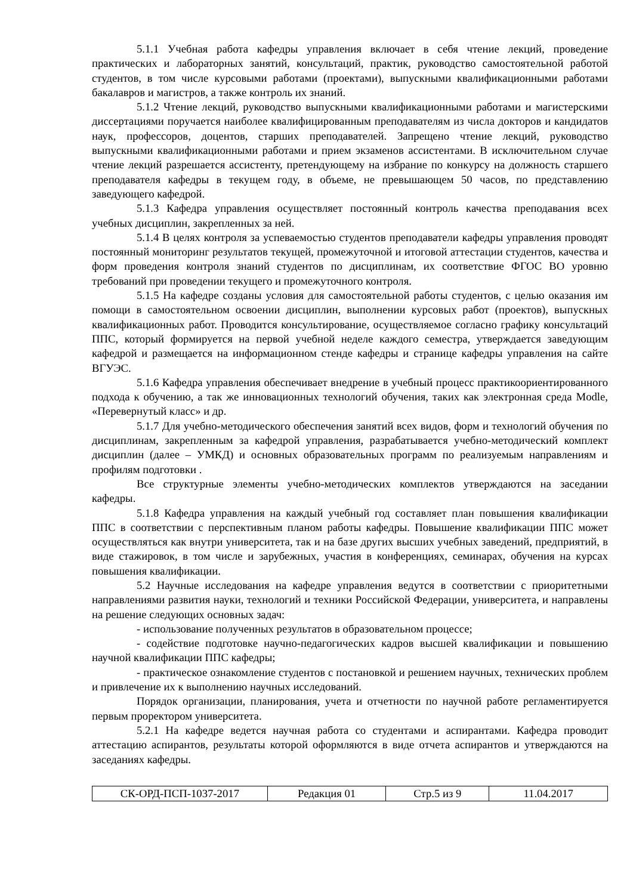5.1.1 Учебная работа кафедры управления включает в себя чтение лекций, проведение практических и лабораторных занятий, консультаций, практик, руководство самостоятельной работой студентов, в том числе курсовыми работами (проектами), выпускными квалификационными работами бакалавров и магистров, а также контроль их знаний.
5.1.2 Чтение лекций, руководство выпускными квалификационными работами и магистерскими диссертациями поручается наиболее квалифицированным преподавателям из числа докторов и кандидатов наук, профессоров, доцентов, старших преподавателей. Запрещено чтение лекций, руководство выпускными квалификационными работами и прием экзаменов ассистентами. В исключительном случае чтение лекций разрешается ассистенту, претендующему на избрание по конкурсу на должность старшего преподавателя кафедры в текущем году, в объеме, не превышающем 50 часов, по представлению заведующего кафедрой.
5.1.3 Кафедра управления осуществляет постоянный контроль качества преподавания всех учебных дисциплин, закрепленных за ней.
5.1.4 В целях контроля за успеваемостью студентов преподаватели кафедры управления проводят постоянный мониторинг результатов текущей, промежуточной и итоговой аттестации студентов, качества и форм проведения контроля знаний студентов по дисциплинам, их соответствие ФГОС ВО уровню требований при проведении текущего и промежуточного контроля.
5.1.5 На кафедре созданы условия для самостоятельной работы студентов, с целью оказания им помощи в самостоятельном освоении дисциплин, выполнении курсовых работ (проектов), выпускных квалификационных работ. Проводится консультирование, осуществляемое согласно графику консультаций ППС, который формируется на первой учебной неделе каждого семестра, утверждается заведующим кафедрой и размещается на информационном стенде кафедры и странице кафедры управления на сайте ВГУЭС.
5.1.6 Кафедра управления обеспечивает внедрение в учебный процесс практикоориентированного подхода к обучению, а так же инновационных технологий обучения, таких как электронная среда Modle, «Перевернутый класс» и др.
5.1.7 Для учебно-методического обеспечения занятий всех видов, форм и технологий обучения по дисциплинам, закрепленным за кафедрой управления, разрабатывается учебно-методический комплект дисциплин (далее – УМКД) и основных образовательных программ по реализуемым направлениям и профилям подготовки .
Все структурные элементы учебно-методических комплектов утверждаются на заседании кафедры.
5.1.8 Кафедра управления на каждый учебный год составляет план повышения квалификации ППС в соответствии с перспективным планом работы кафедры. Повышение квалификации ППС может осуществляться как внутри университета, так и на базе других высших учебных заведений, предприятий, в виде стажировок, в том числе и зарубежных, участия в конференциях, семинарах, обучения на курсах повышения квалификации.
5.2 Научные исследования на кафедре управления ведутся в соответствии с приоритетными направлениями развития науки, технологий и техники Российской Федерации, университета, и направлены на решение следующих основных задач:
- использование полученных результатов в образовательном процессе;
- содействие подготовке научно-педагогических кадров высшей квалификации и повышению научной квалификации ППС кафедры;
- практическое ознакомление студентов с постановкой и решением научных, технических проблем и привлечение их к выполнению научных исследований.
Порядок организации, планирования, учета и отчетности по научной работе регламентируется первым проректором университета.
5.2.1 На кафедре ведется научная работа со студентами и аспирантами. Кафедра проводит аттестацию аспирантов, результаты которой оформляются в виде отчета аспирантов и утверждаются на заседаниях кафедры.
| СК-ОРД-ПСП-1037-2017 | Редакция 01 | Стр.5 из 9 | 11.04.2017 |